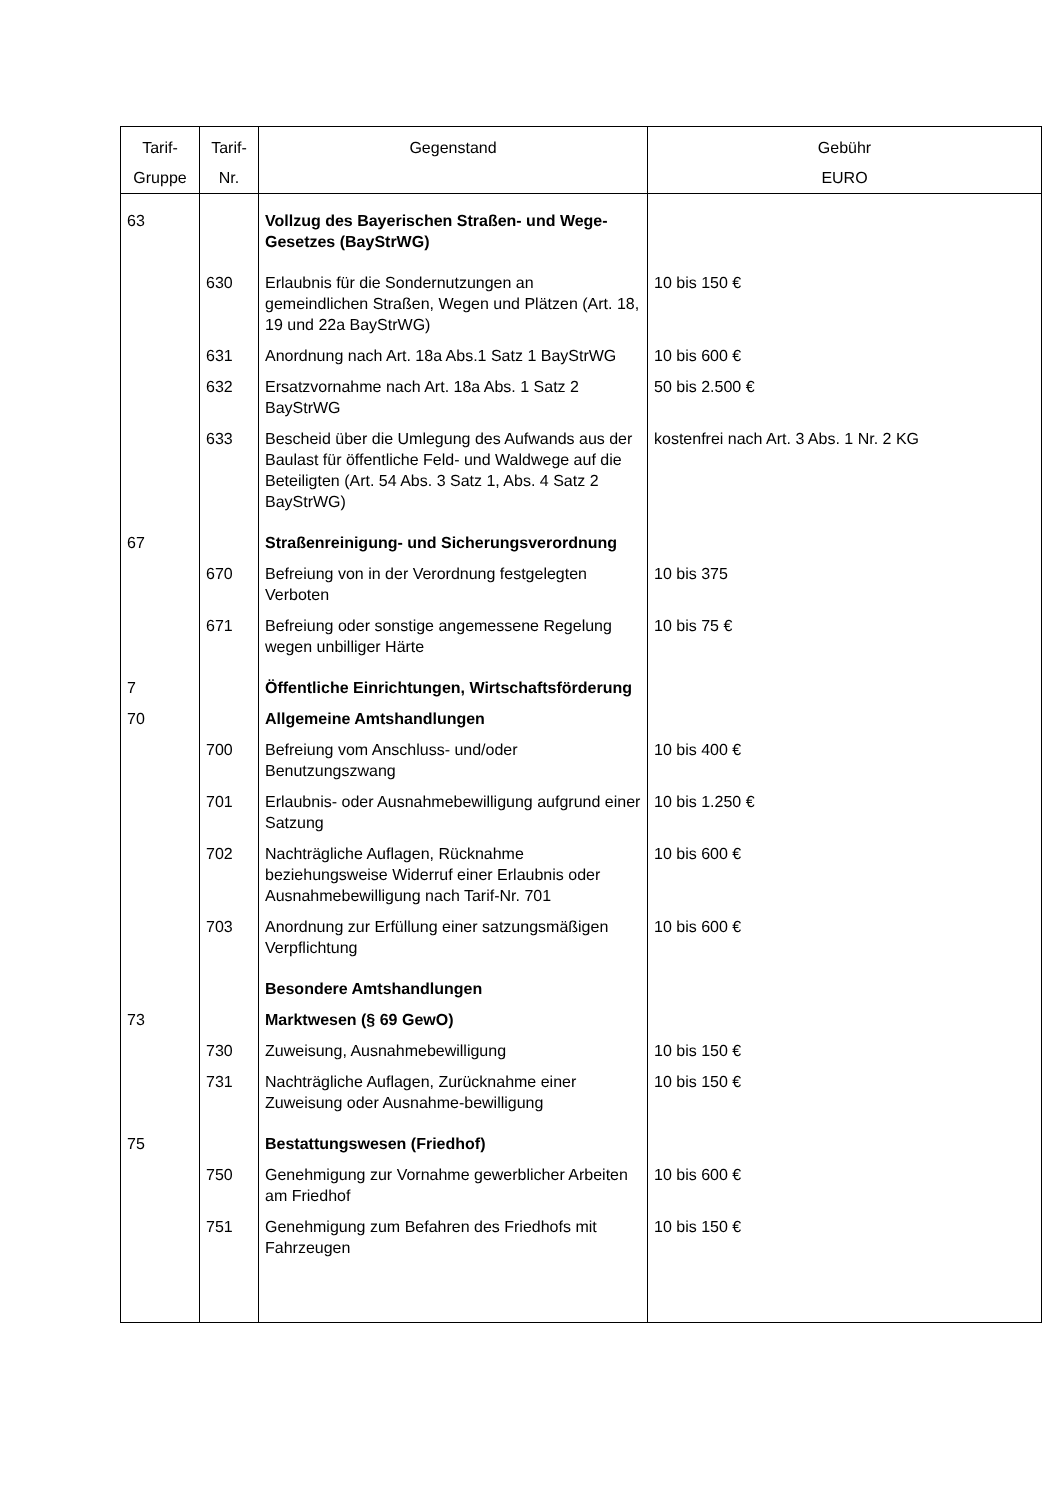| Tarif- Gruppe | Tarif- Nr. | Gegenstand | Gebühr EURO |
| --- | --- | --- | --- |
| 63 | | Vollzug des Bayerischen Straßen- und Wege-Gesetzes (BayStrWG) | |
| | 630 | Erlaubnis für die Sondernutzungen an gemeindlichen Straßen, Wegen und Plätzen (Art. 18, 19 und 22a BayStrWG) | 10 bis 150 € |
| | 631 | Anordnung nach Art. 18a Abs.1 Satz 1 BayStrWG | 10 bis 600 € |
| | 632 | Ersatzvornahme nach Art. 18a Abs. 1 Satz 2 BayStrWG | 50 bis 2.500 € |
| | 633 | Bescheid über die Umlegung des Aufwands aus der Baulast für öffentliche Feld- und Waldwege auf die Beteiligten (Art. 54 Abs. 3 Satz 1, Abs. 4 Satz 2 BayStrWG) | kostenfrei nach Art. 3 Abs. 1 Nr. 2 KG |
| 67 | | Straßenreinigung- und Sicherungsverordnung | |
| | 670 | Befreiung von in der Verordnung festgelegten Verboten | 10 bis 375 |
| | 671 | Befreiung oder sonstige angemessene Regelung wegen unbilliger Härte | 10 bis 75 € |
| 7 | | Öffentliche Einrichtungen, Wirtschaftsförderung | |
| 70 | | Allgemeine Amtshandlungen | |
| | 700 | Befreiung vom Anschluss- und/oder Benutzungszwang | 10 bis 400 € |
| | 701 | Erlaubnis- oder Ausnahmebewilligung aufgrund einer Satzung | 10 bis 1.250 € |
| | 702 | Nachträgliche Auflagen, Rücknahme beziehungsweise Widerruf einer Erlaubnis oder Ausnahmebewilligung nach Tarif-Nr. 701 | 10 bis 600 € |
| | 703 | Anordnung zur Erfüllung einer satzungsmäßigen Verpflichtung | 10 bis 600 € |
| | | Besondere Amtshandlungen | |
| 73 | | Marktwesen (§ 69 GewO) | |
| | 730 | Zuweisung, Ausnahmebewilligung | 10 bis 150 € |
| | 731 | Nachträgliche Auflagen, Zurücknahme einer Zuweisung oder Ausnahme-bewilligung | 10 bis 150 € |
| 75 | | Bestattungswesen (Friedhof) | |
| | 750 | Genehmigung zur Vornahme gewerblicher Arbeiten am Friedhof | 10 bis 600 € |
| | 751 | Genehmigung zum Befahren des Friedhofs mit Fahrzeugen | 10 bis 150 € |